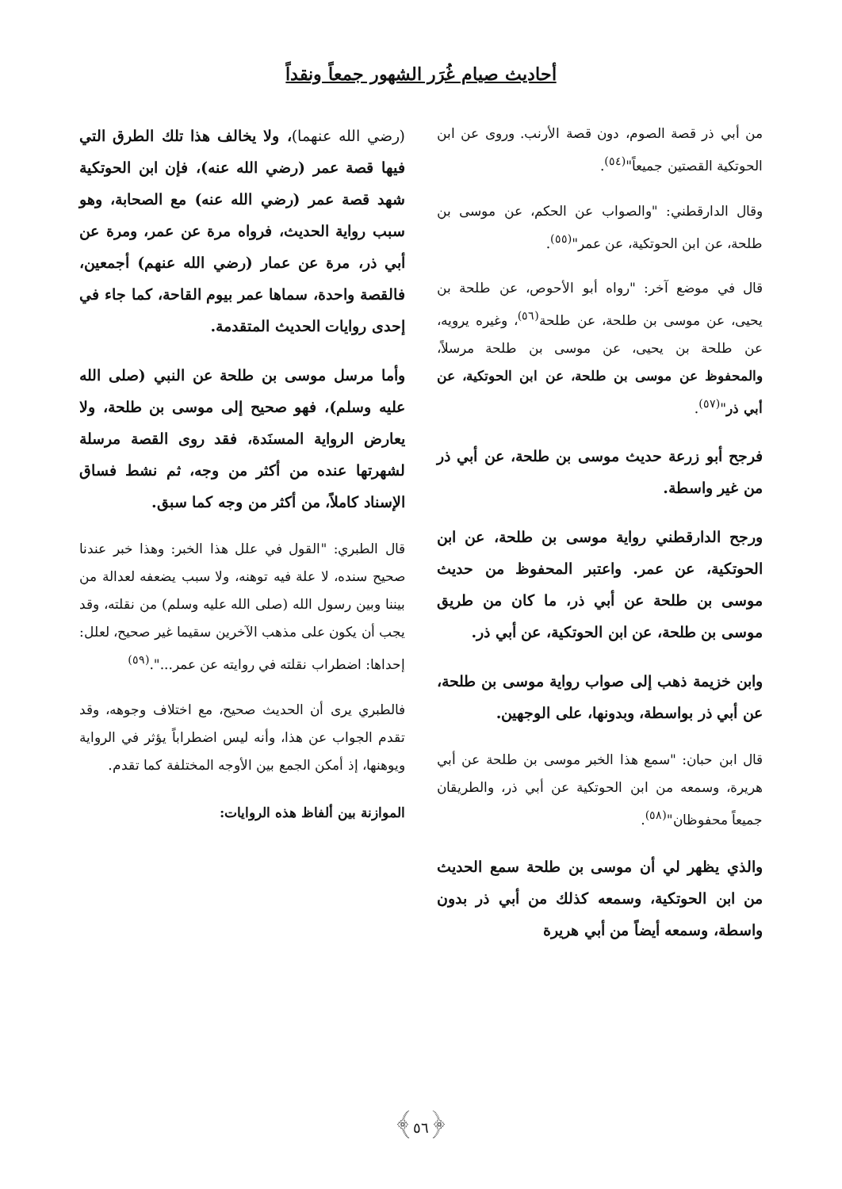أحاديث صيام غُرَر الشهور جمعاً ونقداً
من أبي ذر قصة الصوم، دون قصة الأرنب. وروى عن ابن الحوتكية القصتين جميعاً"<sup>(٥٤)</sup>.
وقال الدارقطني: "والصواب عن الحكم، عن موسى بن طلحة، عن ابن الحوتكية، عن عمر"<sup>(٥٥)</sup>.
قال في موضع آخر: "رواه أبو الأحوص، عن طلحة بن يحيى، عن موسى بن طلحة، عن طلحة<sup>(٥٦)</sup>، وغيره يرويه، عن طلحة بن يحيى، عن موسى بن طلحة مرسلاً، والمحفوظ عن موسى بن طلحة، عن ابن الحوتكية، عن أبي ذر"<sup>(٥٧)</sup>.
فرجح أبو زرعة حديث موسى بن طلحة، عن أبي ذر من غير واسطة.
ورجح الدارقطني رواية موسى بن طلحة، عن ابن الحوتكية، عن عمر. واعتبر المحفوظ من حديث موسى بن طلحة عن أبي ذر، ما كان من طريق موسى بن طلحة، عن ابن الحوتكية، عن أبي ذر.
وابن خزيمة ذهب إلى صواب رواية موسى بن طلحة، عن أبي ذر بواسطة، وبدونها، على الوجهين.
قال ابن حبان: "سمع هذا الخبر موسى بن طلحة عن أبي هريرة، وسمعه من ابن الحوتكية عن أبي ذر، والطريقان جميعاً محفوظان"<sup>(٥٨)</sup>.
والذي يظهر لي أن موسى بن طلحة سمع الحديث من ابن الحوتكية، وسمعه كذلك من أبي ذر بدون واسطة، وسمعه أيضاً من أبي هريرة
(رضي الله عنهما)، ولا يخالف هذا تلك الطرق التي فيها قصة عمر (رضي الله عنه)، فإن ابن الحوتكية شهد قصة عمر (رضي الله عنه) مع الصحابة، وهو سبب رواية الحديث، فرواه مرة عن عمر، ومرة عن أبي ذر، مرة عن عمار (رضي الله عنهم) أجمعين، فالقصة واحدة، سماها عمر بيوم القاحة، كما جاء في إحدى روايات الحديث المتقدمة.
وأما مرسل موسى بن طلحة عن النبي (صلى الله عليه وسلم)، فهو صحيح إلى موسى بن طلحة، ولا يعارض الرواية المسنَدة، فقد روى القصة مرسلة لشهرتها عنده من أكثر من وجه، ثم نشط فساق الإسناد كاملاً، من أكثر من وجه كما سبق.
قال الطبري: "القول في علل هذا الخبر: وهذا خبر عندنا صحيح سنده، لا علة فيه توهنه، ولا سبب يضعفه لعدالة من بيننا وبين رسول الله (صلى الله عليه وسلم) من نقلته، وقد يجب أن يكون على مذهب الآخرين سقيما غير صحيح، لعلل: إحداها: اضطراب نقلته في روايته عن عمر...".<sup>(٥٩)</sup>
فالطبري يرى أن الحديث صحيح، مع اختلاف وجوهه، وقد تقدم الجواب عن هذا، وأنه ليس اضطراباً يؤثر في الرواية ويوهنها، إذ أمكن الجمع بين الأوجه المختلفة كما تقدم.
الموازنة بين ألفاظ هذه الروايات:
﴿٥٦﴾